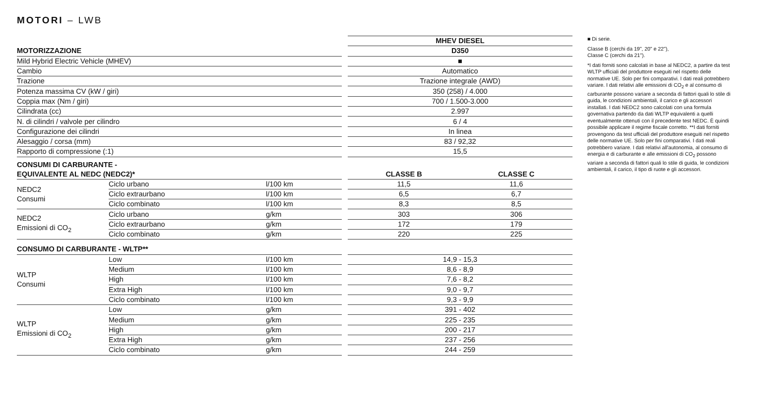MOTORI – LWB
| | | | | MHEV DIESEL | |
| MOTORIZZAZIONE | | | | D350 | |
| Mild Hybrid Electric Vehicle (MHEV) | | | | ■ | |
| Cambio | | | | Automatico | |
| Trazione | | | | Trazione integrale (AWD) | |
| Potenza massima CV (kW / giri) | | | | 350 (258) / 4.000 | |
| Coppia max (Nm / giri) | | | | 700 / 1.500-3.000 | |
| Cilindrata (cc) | | | | 2.997 | |
| N. di cilindri / valvole per cilindro | | | | 6 / 4 | |
| Configurazione dei cilindri | | | | In linea | |
| Alesaggio / corsa (mm) | | | | 83 / 92,32 | |
| Rapporto di compressione (:1) | | | | 15,5 | |
| CONSUMI DI CARBURANTE - EQUIVALENTE AL NEDC (NEDC2)* | | | | CLASSE B | CLASSE C |
| NEDC2 Consumi | Ciclo urbano | l/100 km | | 11,5 | 11,6 |
| | Ciclo extraurbano | l/100 km | | 6,5 | 6,7 |
| | Ciclo combinato | l/100 km | | 8,3 | 8,5 |
| NEDC2 Emissioni di CO<sub>2</sub> | Ciclo urbano | g/km | | 303 | 306 |
| | Ciclo extraurbano | g/km | | 172 | 179 |
| | Ciclo combinato | g/km | | 220 | 225 |
| CONSUMO DI CARBURANTE - WLTP** | | | | | |
| WLTP Consumi | Low | l/100 km | | 14,9 - 15,3 | |
| | Medium | l/100 km | | 8,6 - 8,9 | |
| | High | l/100 km | | 7,6 - 8,2 | |
| | Extra High | l/100 km | | 9,0 - 9,7 | |
| | Ciclo combinato | l/100 km | | 9,3 - 9,9 | |
| WLTP Emissioni di CO<sub>2</sub> | Low | g/km | | 391 - 402 | |
| | Medium | g/km | | 225 - 235 | |
| | High | g/km | | 200 - 217 | |
| | Extra High | g/km | | 237 - 256 | |
| | Ciclo combinato | g/km | | 244 - 259 | |
■ Di serie.
Classe B (cerchi da 19", 20" e 22"),
Classe C (cerchi da 21").
*I dati forniti sono calcolati in base al NEDC2, a partire da test WLTP ufficiali del produttore eseguiti nel rispetto delle normative UE. Solo per fini comparativi. I dati reali potrebbero variare. I dati relativi alle emissioni di CO<sub>2</sub> e al consumo di carburante possono variare a seconda di fattori quali lo stile di guida, le condizioni ambientali, il carico e gli accessori installati. I dati NEDC2 sono calcolati con una formula governativa partendo da dati WLTP equivalenti a quelli eventualmente ottenuti con il precedente test NEDC. È quindi possibile applicare il regime fiscale corretto. **I dati forniti provengono da test ufficiali del produttore eseguiti nel rispetto delle normative UE. Solo per fini comparativi. I dati reali potrebbero variare. I dati relativi all'autonomia, al consumo di energia e di carburante e alle emissioni di CO<sub>2</sub> possono variare a seconda di fattori quali lo stile di guida, le condizioni ambientali, il carico, il tipo di ruote e gli accessori.